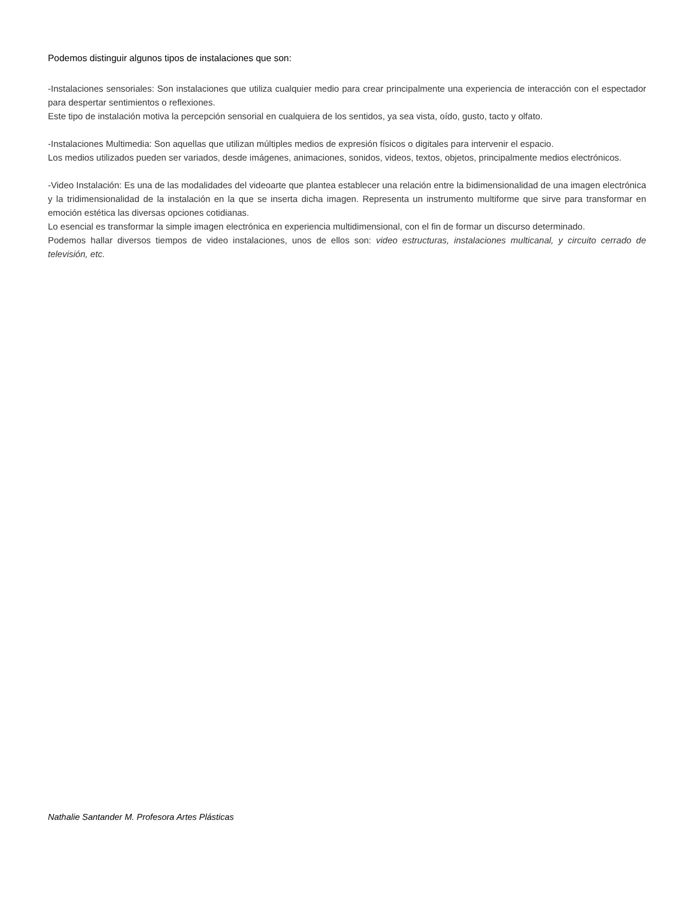Podemos distinguir algunos tipos de instalaciones que son:
-Instalaciones sensoriales: Son instalaciones que utiliza cualquier medio para crear principalmente una experiencia de interacción con el espectador para despertar sentimientos o reflexiones.
Este tipo de instalación motiva la percepción sensorial en cualquiera de los sentidos, ya sea vista, oído, gusto, tacto y olfato.
-Instalaciones Multimedia: Son aquellas que utilizan múltiples medios de expresión físicos o digitales para intervenir el espacio.
Los medios utilizados pueden ser variados, desde imágenes, animaciones, sonidos, videos, textos, objetos, principalmente medios electrónicos.
-Video Instalación: Es una de las modalidades del videoarte que plantea establecer una relación entre la bidimensionalidad de una imagen electrónica y la tridimensionalidad de la instalación en la que se inserta dicha imagen. Representa un instrumento multiforme que sirve para transformar en emoción estética las diversas opciones cotidianas.
Lo esencial es transformar la simple imagen electrónica en experiencia multidimensional, con el fin de formar un discurso determinado.
Podemos hallar diversos tiempos de video instalaciones, unos de ellos son: video estructuras, instalaciones multicanal, y circuito cerrado de televisión, etc.
Nathalie Santander M. Profesora Artes Plásticas